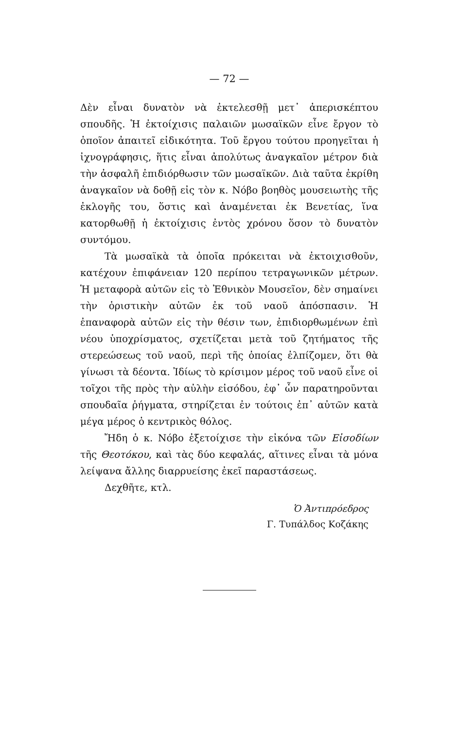— 72 —
Δὲν εἶναι δυνατὸν νὰ ἐκτελεσθῇ μετ᾽ ἀπερισκέπτου σπουδῆς. Ἡ ἐκτοίχισις παλαιῶν μωσαϊκῶν εἶνε ἔργον τὸ ὁποῖον ἀπαιτεῖ εἰδικότητα. Τοῦ ἔργου τούτου προηγεῖται ἡ ἰχνογράφησις, ἥτις εἶναι ἀπολύτως ἀναγκαῖον μέτρον διὰ τὴν ἀσφαλῆ ἐπιδιόρθωσιν τῶν μωσαϊκῶν. Διὰ ταῦτα ἐκρίθη ἀναγκαῖον νὰ δοθῇ εἰς τὸν κ. Νόβο βοηθὸς μουσειωτὴς τῆς ἐκλογῆς του, ὅστις καὶ ἀναμένεται ἐκ Βενετίας, ἵνα κατορθωθῇ ἡ ἐκτοίχισις ἐντὸς χρόνου ὅσον τὸ δυνατὸν συντόμου.
Τὰ μωσαϊκὰ τὰ ὁποῖα πρόκειται νὰ ἐκτοιχισθοῦν, κατέχουν ἐπιφάνειαν 120 περίπου τετραγωνικῶν μέτρων. Ἡ μεταφορὰ αὐτῶν εἰς τὸ Ἐθνικὸν Μουσεῖον, δὲν σημαίνει τὴν ὁριστικὴν αὐτῶν ἐκ τοῦ ναοῦ ἀπόσπασιν. Ἡ ἐπαναφορὰ αὐτῶν εἰς τὴν θέσιν των, ἐπιδιορθωμένων ἐπὶ νέου ὑποχρίσματος, σχετίζεται μετὰ τοῦ ζητήματος τῆς στερεώσεως τοῦ ναοῦ, περὶ τῆς ὁποίας ἐλπίζομεν, ὅτι θὰ γίνωσι τὰ δέοντα. Ἰδίως τὸ κρίσιμον μέρος τοῦ ναοῦ εἶνε οἱ τοῖχοι τῆς πρὸς τὴν αὐλὴν εἰσόδου, ἐφ᾽ ὧν παρατηροῦνται σπουδαῖα ῥήγματα, στηρίζεται ἐν τούτοις ἐπ᾽ αὐτῶν κατὰ μέγα μέρος ὁ κεντρικὸς θόλος.
Ἤδη ὁ κ. Νόβο ἐξετοίχισε τὴν εἰκόνα τῶν Εἰσοδίων τῆς Θεοτόκου, καὶ τὰς δύο κεφαλάς, αἵτινες εἶναι τὰ μόνα λείψανα ἄλλης διαρρυείσης ἐκεῖ παραστάσεως.
Δεχθῆτε, κτλ.
Ὁ Ἀντιπρόεδρος
Γ. Τυπάλδος Κοζάκης